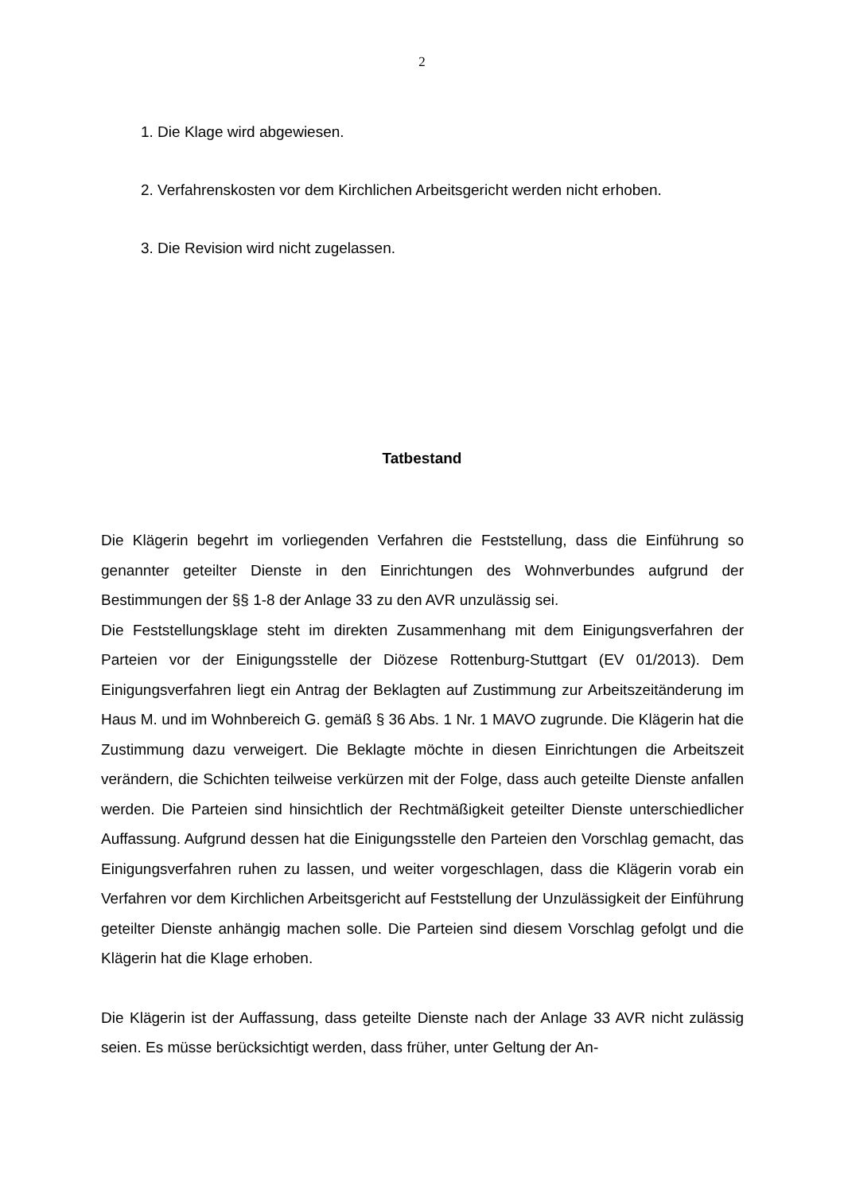2
1. Die Klage wird abgewiesen.
2. Verfahrenskosten vor dem Kirchlichen Arbeitsgericht werden nicht erhoben.
3. Die Revision wird nicht zugelassen.
Tatbestand
Die Klägerin begehrt im vorliegenden Verfahren die Feststellung, dass die Einführung so genannter geteilter Dienste in den Einrichtungen des Wohnverbundes aufgrund der Bestimmungen der §§ 1-8 der Anlage 33 zu den AVR unzulässig sei.
Die Feststellungsklage steht im direkten Zusammenhang mit dem Einigungsverfahren der Parteien vor der Einigungsstelle der Diözese Rottenburg-Stuttgart (EV 01/2013). Dem Einigungsverfahren liegt ein Antrag der Beklagten auf Zustimmung zur Arbeitszeitänderung im Haus M. und im Wohnbereich G. gemäß § 36 Abs. 1 Nr. 1 MAVO zugrunde. Die Klägerin hat die Zustimmung dazu verweigert. Die Beklagte möchte in diesen Einrichtungen die Arbeitszeit verändern, die Schichten teilweise verkürzen mit der Folge, dass auch geteilte Dienste anfallen werden. Die Parteien sind hinsichtlich der Rechtmäßigkeit geteilter Dienste unterschiedlicher Auffassung. Aufgrund dessen hat die Einigungsstelle den Parteien den Vorschlag gemacht, das Einigungsverfahren ruhen zu lassen, und weiter vorgeschlagen, dass die Klägerin vorab ein Verfahren vor dem Kirchlichen Arbeitsgericht auf Feststellung der Unzulässigkeit der Einführung geteilter Dienste anhängig machen solle. Die Parteien sind diesem Vorschlag gefolgt und die Klägerin hat die Klage erhoben.
Die Klägerin ist der Auffassung, dass geteilte Dienste nach der Anlage 33 AVR nicht zulässig seien. Es müsse berücksichtigt werden, dass früher, unter Geltung der An-